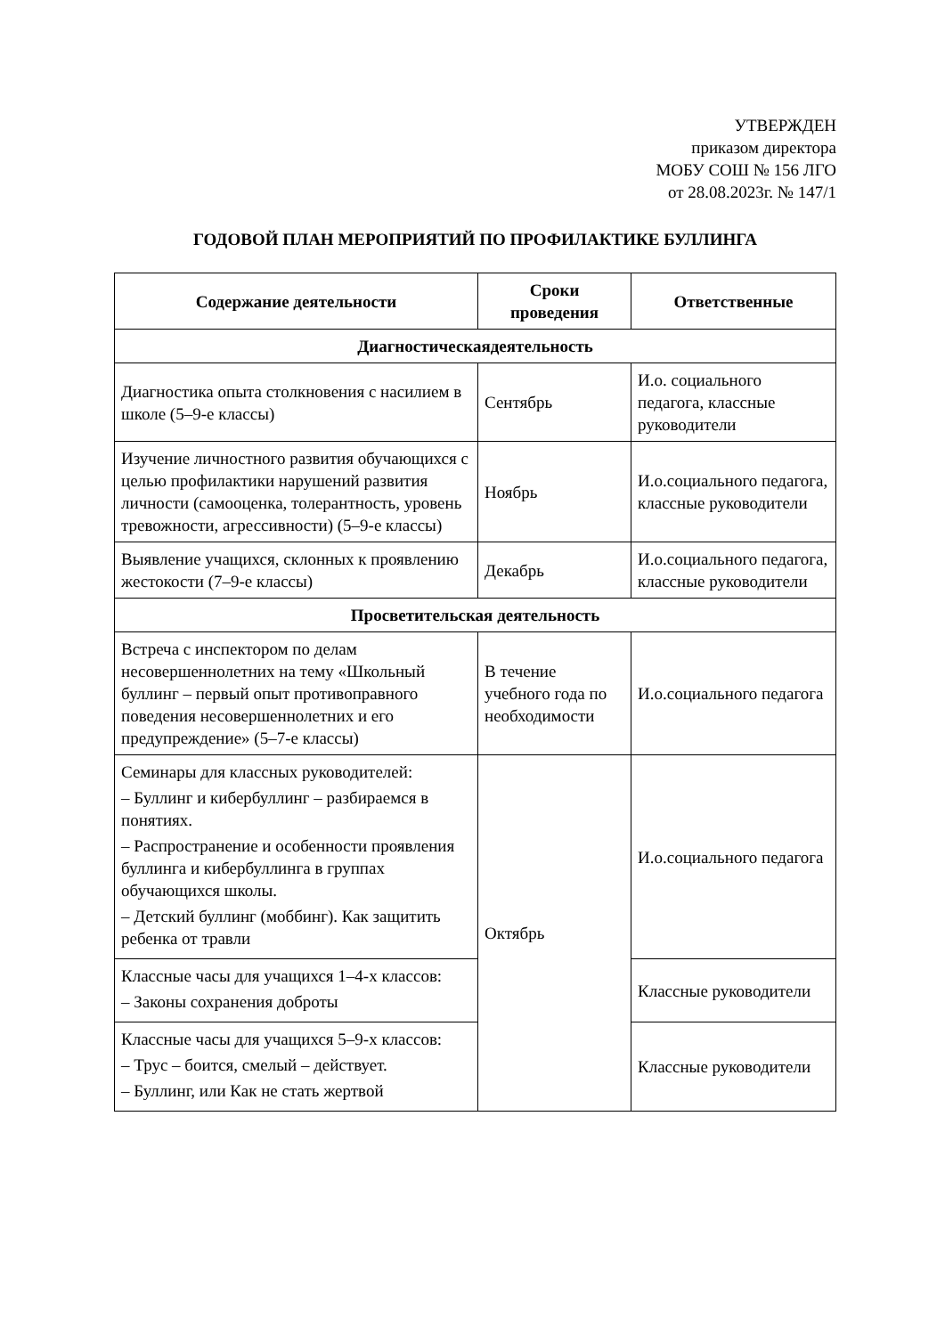УТВЕРЖДЕН
приказом директора
МОБУ СОШ № 156 ЛГО
от 28.08.2023г. № 147/1
ГОДОВОЙ ПЛАН МЕРОПРИЯТИЙ ПО ПРОФИЛАКТИКЕ БУЛЛИНГА
| Содержание деятельности | Сроки проведения | Ответственные |
| --- | --- | --- |
| Диагностическаядеятельность | | |
| Диагностика опыта столкновения с насилием в школе (5–9-е классы) | Сентябрь | И.о. социального педагога, классные руководители |
| Изучение личностного развития обучающихся с целью профилактики нарушений развития личности (самооценка, толерантность, уровень тревожности, агрессивности) (5–9-е классы) | Ноябрь | И.о.социального педагога, классные руководители |
| Выявление учащихся, склонных к проявлению жестокости (7–9-е классы) | Декабрь | И.о.социального педагога, классные руководители |
| Просветительская деятельность | | |
| Встреча с инспектором по делам несовершеннолетних на тему «Школьный буллинг – первый опыт противоправного поведения несовершеннолетних и его предупреждение» (5–7-е классы) | В течение учебного года по необходимости | И.о.социального педагога |
| Семинары для классных руководителей: – Буллинг и кибербуллинг – разбираемся в понятиях. – Распространение и особенности проявления буллинга и кибербуллинга в группах обучающихся школы. – Детский буллинг (моббинг). Как защитить ребенка от травли | Октябрь | И.о.социального педагога |
| Классные часы для учащихся 1–4-х классов: – Законы сохранения доброты | | Классные руководители |
| Классные часы для учащихся 5–9-х классов: – Трус – боится, смелый – действует. – Буллинг, или Как не стать жертвой | | Классные руководители |